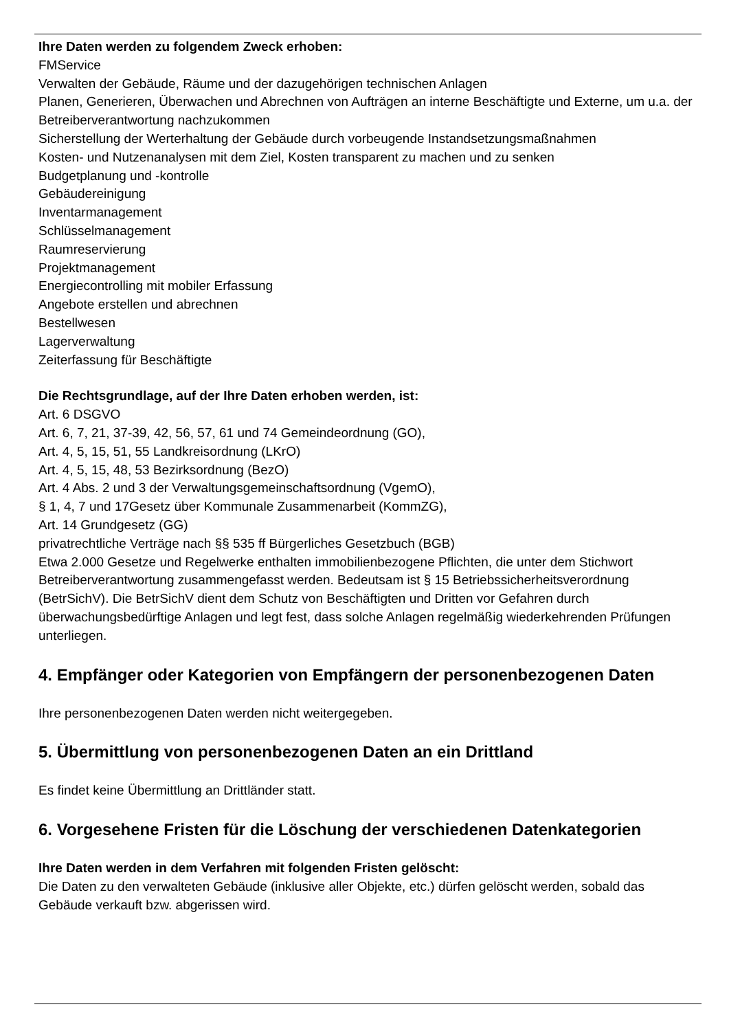Ihre Daten werden zu folgendem Zweck erhoben:
FMService
Verwalten der Gebäude, Räume und der dazugehörigen technischen Anlagen
Planen, Generieren, Überwachen und Abrechnen von Aufträgen an interne Beschäftigte und Externe, um u.a. der Betreiberverantwortung nachzukommen
Sicherstellung der Werterhaltung der Gebäude durch vorbeugende Instandsetzungsmaßnahmen
Kosten- und Nutzenanalysen mit dem Ziel, Kosten transparent zu machen und zu senken
Budgetplanung und -kontrolle
Gebäudereinigung
Inventarmanagement
Schlüsselmanagement
Raumreservierung
Projektmanagement
Energiecontrolling mit mobiler Erfassung
Angebote erstellen und abrechnen
Bestellwesen
Lagerverwaltung
Zeiterfassung für Beschäftigte
Die Rechtsgrundlage, auf der Ihre Daten erhoben werden, ist:
Art. 6 DSGVO
Art. 6, 7, 21, 37-39, 42, 56, 57, 61 und 74 Gemeindeordnung (GO),
Art. 4, 5, 15, 51, 55 Landkreisordnung (LKrO)
Art. 4, 5, 15, 48, 53 Bezirksordnung (BezO)
Art. 4 Abs. 2 und 3 der Verwaltungsgemeinschaftsordnung (VgemO),
§ 1, 4, 7 und 17Gesetz über Kommunale Zusammenarbeit (KommZG),
Art. 14 Grundgesetz (GG)
privatrechtliche Verträge nach §§ 535 ff Bürgerliches Gesetzbuch (BGB)
Etwa 2.000 Gesetze und Regelwerke enthalten immobilienbezogene Pflichten, die unter dem Stichwort Betreiberverantwortung zusammengefasst werden. Bedeutsam ist § 15 Betriebssicherheitsverordnung (BetrSichV). Die BetrSichV dient dem Schutz von Beschäftigten und Dritten vor Gefahren durch überwachungsbedürftige Anlagen und legt fest, dass solche Anlagen regelmäßig wiederkehrenden Prüfungen unterliegen.
4. Empfänger oder Kategorien von Empfängern der personenbezogenen Daten
Ihre personenbezogenen Daten werden nicht weitergegeben.
5. Übermittlung von personenbezogenen Daten an ein Drittland
Es findet keine Übermittlung an Drittländer statt.
6. Vorgesehene Fristen für die Löschung der verschiedenen Datenkategorien
Ihre Daten werden in dem Verfahren mit folgenden Fristen gelöscht:
Die Daten zu den verwalteten Gebäude (inklusive aller Objekte, etc.) dürfen gelöscht werden, sobald das Gebäude verkauft bzw. abgerissen wird.